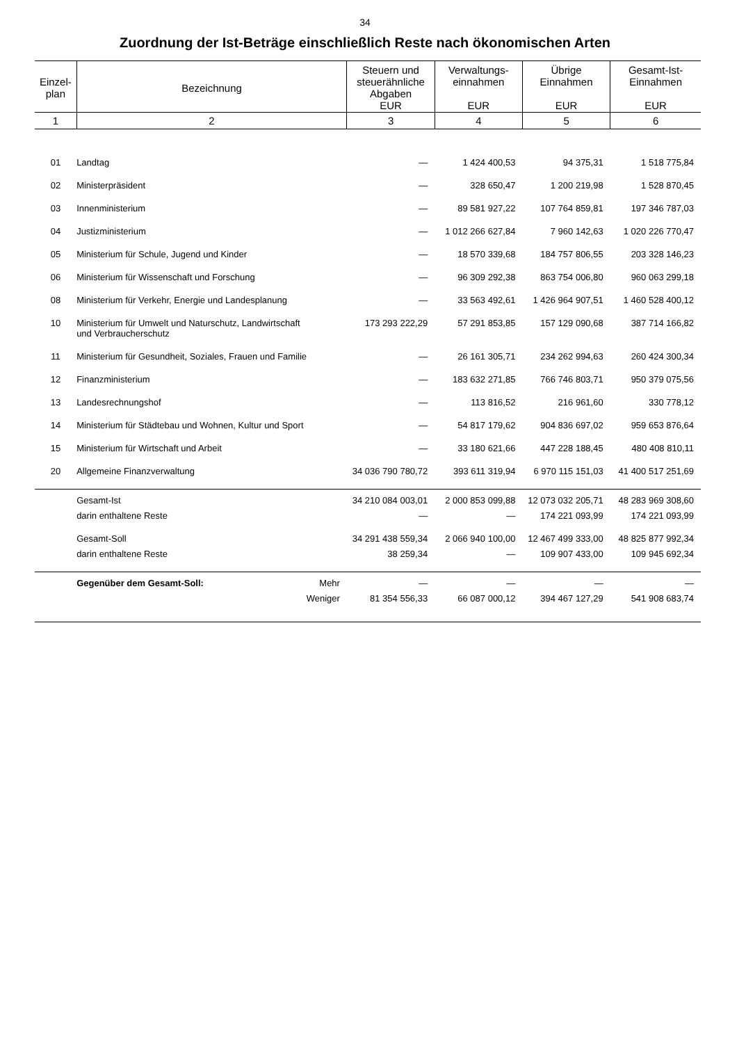34
Zuordnung der Ist-Beträge einschließlich Reste nach ökonomischen Arten
| Einzel- plan | Bezeichnung | | Steuern und steuerähnliche Abgaben EUR | Verwaltungs- einnahmen EUR | Übrige Einnahmen EUR | Gesamt-Ist- Einnahmen EUR |
| --- | --- | --- | --- | --- | --- | --- |
| 1 | 2 | | 3 | 4 | 5 | 6 |
| 01 | Landtag | | — | 1 424 400,53 | 94 375,31 | 1 518 775,84 |
| 02 | Ministerpräsident | | — | 328 650,47 | 1 200 219,98 | 1 528 870,45 |
| 03 | Innenministerium | | — | 89 581 927,22 | 107 764 859,81 | 197 346 787,03 |
| 04 | Justizministerium | | — | 1 012 266 627,84 | 7 960 142,63 | 1 020 226 770,47 |
| 05 | Ministerium für Schule, Jugend und Kinder | | — | 18 570 339,68 | 184 757 806,55 | 203 328 146,23 |
| 06 | Ministerium für Wissenschaft und Forschung | | — | 96 309 292,38 | 863 754 006,80 | 960 063 299,18 |
| 08 | Ministerium für Verkehr, Energie und Landesplanung | | — | 33 563 492,61 | 1 426 964 907,51 | 1 460 528 400,12 |
| 10 | Ministerium für Umwelt und Naturschutz, Landwirtschaft und Verbraucherschutz | | 173 293 222,29 | 57 291 853,85 | 157 129 090,68 | 387 714 166,82 |
| 11 | Ministerium für Gesundheit, Soziales, Frauen und Familie | | — | 26 161 305,71 | 234 262 994,63 | 260 424 300,34 |
| 12 | Finanzministerium | | — | 183 632 271,85 | 766 746 803,71 | 950 379 075,56 |
| 13 | Landesrechnungshof | | — | 113 816,52 | 216 961,60 | 330 778,12 |
| 14 | Ministerium für Städtebau und Wohnen, Kultur und Sport | | — | 54 817 179,62 | 904 836 697,02 | 959 653 876,64 |
| 15 | Ministerium für Wirtschaft und Arbeit | | — | 33 180 621,66 | 447 228 188,45 | 480 408 810,11 |
| 20 | Allgemeine Finanzverwaltung | | 34 036 790 780,72 | 393 611 319,94 | 6 970 115 151,03 | 41 400 517 251,69 |
| | Gesamt-Ist | | 34 210 084 003,01 | 2 000 853 099,88 | 12 073 032 205,71 | 48 283 969 308,60 |
| | darin enthaltene Reste | | — | — | 174 221 093,99 | 174 221 093,99 |
| | Gesamt-Soll | | 34 291 438 559,34 | 2 066 940 100,00 | 12 467 499 333,00 | 48 825 877 992,34 |
| | darin enthaltene Reste | | 38 259,34 | — | 109 907 433,00 | 109 945 692,34 |
| | Gegenüber dem Gesamt-Soll: | Mehr | — | — | — | — |
| | | Weniger | 81 354 556,33 | 66 087 000,12 | 394 467 127,29 | 541 908 683,74 |